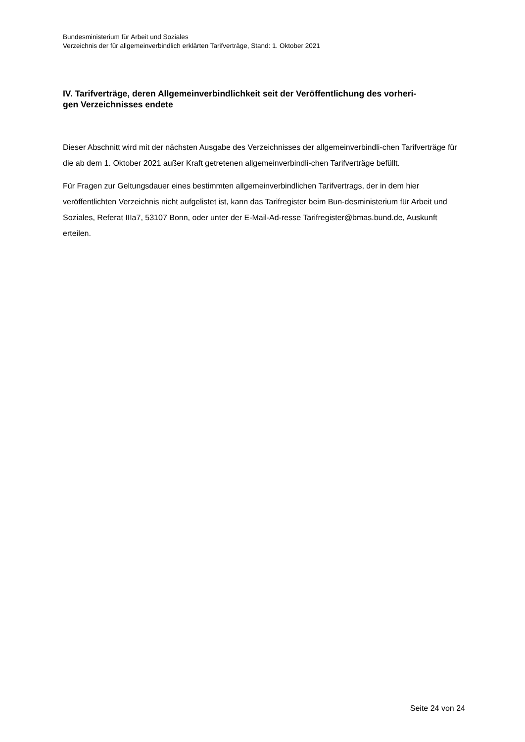Bundesministerium für Arbeit und Soziales
Verzeichnis der für allgemeinverbindlich erklärten Tarifverträge, Stand: 1. Oktober 2021
IV. Tarifverträge, deren Allgemeinverbindlichkeit seit der Veröffentlichung des vorheri-
gen Verzeichnisses endete
Dieser Abschnitt wird mit der nächsten Ausgabe des Verzeichnisses der allgemeinverbindli-chen Tarifverträge für die ab dem 1. Oktober 2021 außer Kraft getretenen allgemeinverbindli-chen Tarifverträge befüllt.
Für Fragen zur Geltungsdauer eines bestimmten allgemeinverbindlichen Tarifvertrags, der in dem hier veröffentlichten Verzeichnis nicht aufgelistet ist, kann das Tarifregister beim Bun-desministerium für Arbeit und Soziales, Referat IIIa7, 53107 Bonn, oder unter der E-Mail-Ad-resse Tarifregister@bmas.bund.de, Auskunft erteilen.
Seite 24 von 24